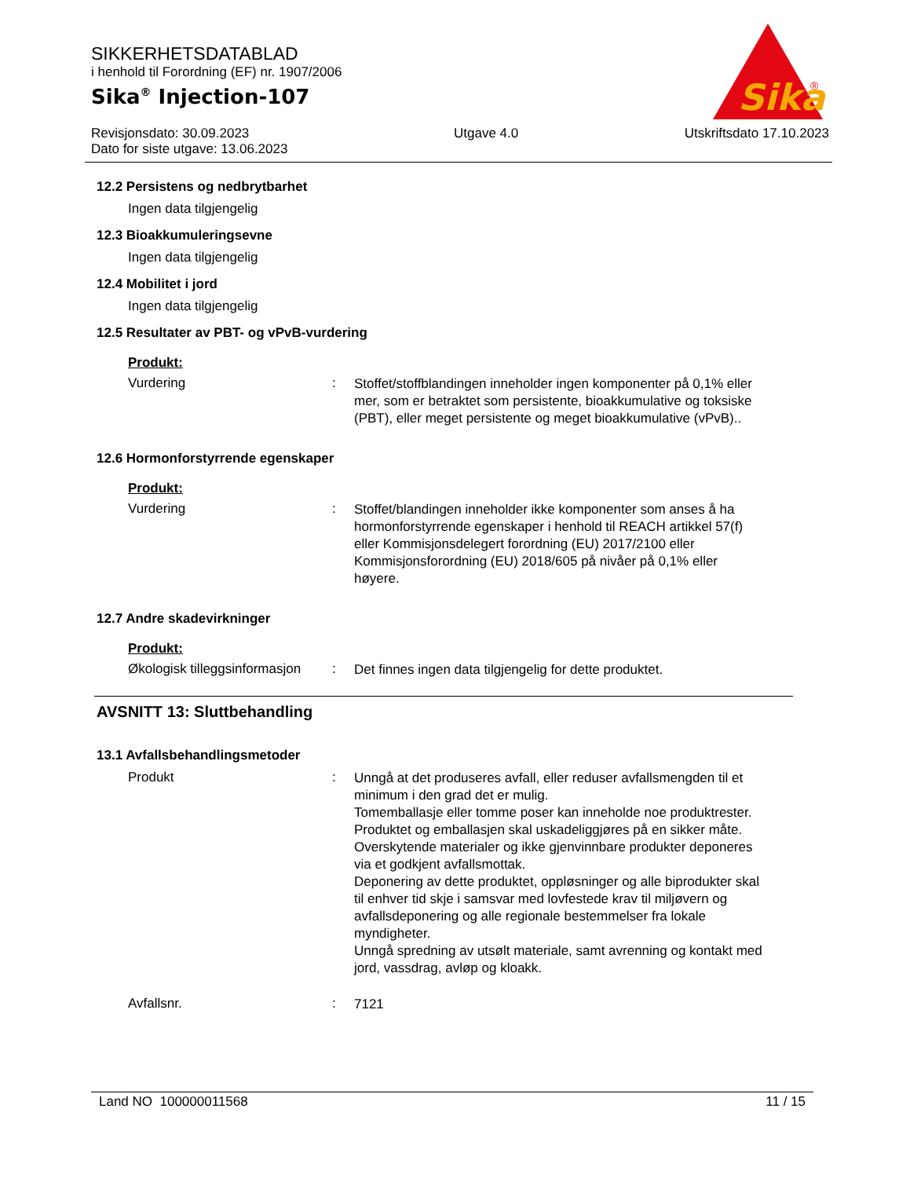Sika
®
SIKKERHETSDATABLAD
i henhold til Forordning (EF) nr. 1907/2006
Sika<sup>®</sup> Injection-107
Revisjonsdato: 30.09.2023
Dato for siste utgave: 13.06.2023
Utgave 4.0 Utskriftsdato 17.10.2023
12.2 Persistens og nedbrytbarhet
Ingen data tilgjengelig
12.3 Bioakkumuleringsevne
Ingen data tilgjengelig
12.4 Mobilitet i jord
Ingen data tilgjengelig
12.5 Resultater av PBT- og vPvB-vurdering
Produkt:
Vurdering :
Stoffet/stoffblandingen inneholder ingen komponenter på 0,1% eller mer, som er betraktet som persistente, bioakkumulative og toksiske (PBT), eller meget persistente og meget bioakkumulative (vPvB)..
12.6 Hormonforstyrrende egenskaper
Produkt:
Vurdering :
Stoffet/blandingen inneholder ikke komponenter som anses å ha hormonforstyrrende egenskaper i henhold til REACH artikkel 57(f) eller Kommisjonsdelegert forordning (EU) 2017/2100 eller Kommisjonsforordning (EU) 2018/605 på nivåer på 0,1% eller høyere.
12.7 Andre skadevirkninger
Produkt:
Økologisk tilleggsinformasjon
:
Det finnes ingen data tilgjengelig for dette produktet.
AVSNITT 13: Sluttbehandling
13.1 Avfallsbehandlingsmetoder
Produkt :
Unngå at det produseres avfall, eller reduser avfallsmengden til et minimum i den grad det er mulig.
Tomemballasje eller tomme poser kan inneholde noe produktrester.
Produktet og emballasjen skal uskadeliggjøres på en sikker måte.
Overskytende materialer og ikke gjenvinnbare produkter deponeres via et godkjent avfallsmottak.
Deponering av dette produktet, oppløsninger og alle biprodukter skal til enhver tid skje i samsvar med lovfestede krav til miljøvern og avfallsdeponering og alle regionale bestemmelser fra lokale myndigheter.
Unngå spredning av utsølt materiale, samt avrenning og kontakt med jord, vassdrag, avløp og kloakk.
Avfallsnr. :
7121
Land NO 100000011568 11 / 15